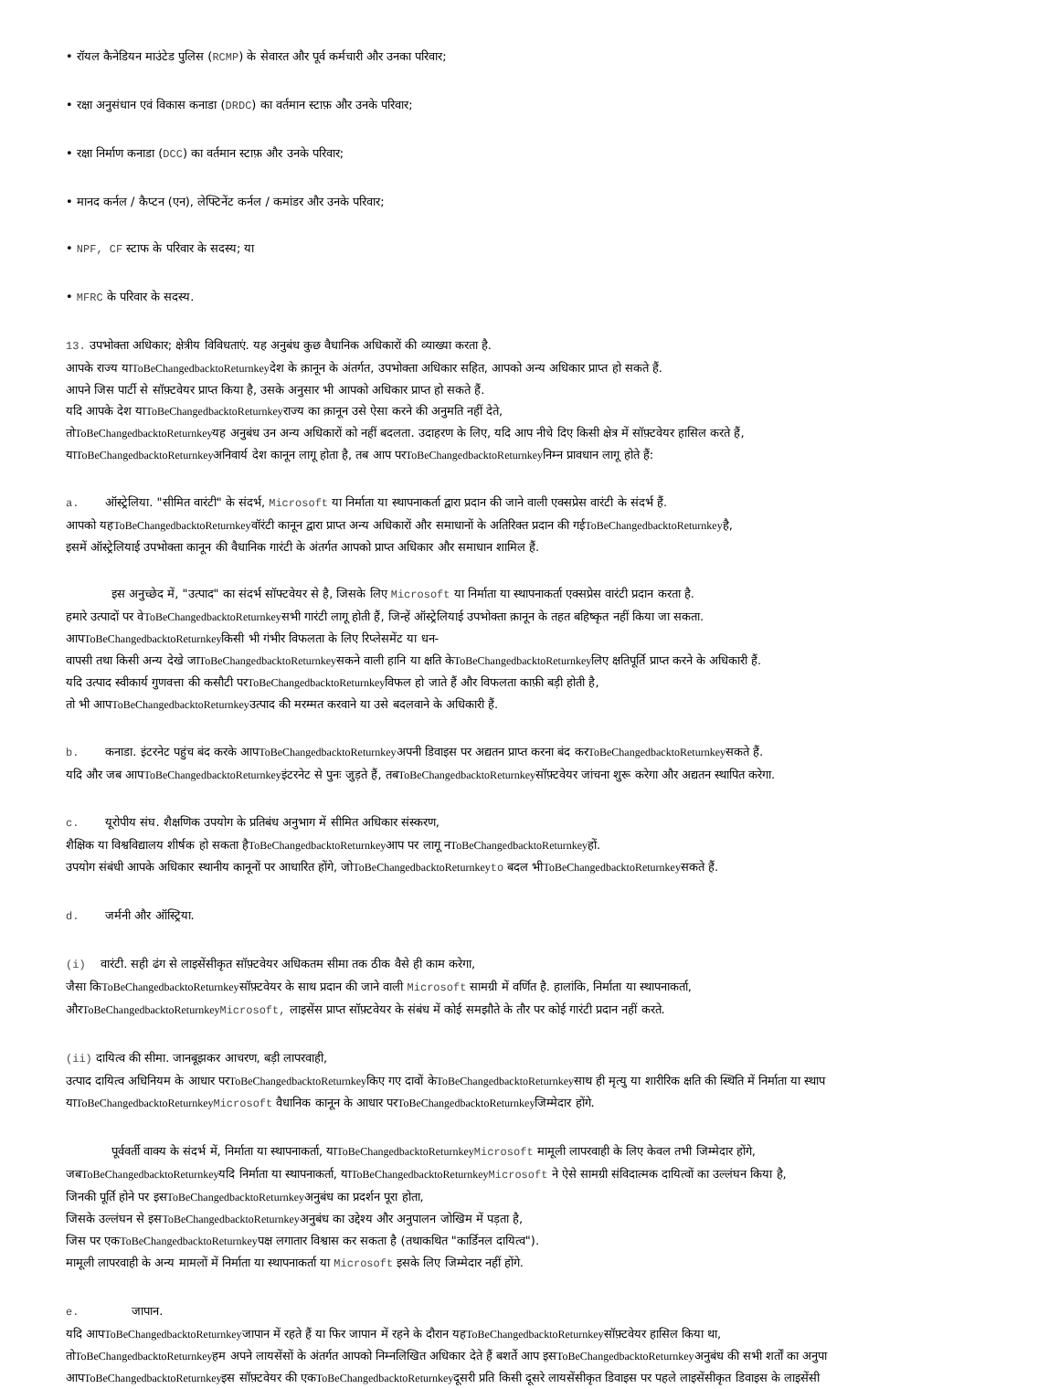• रॉयल कैनेडियन माउंटेड पुलिस (RCMP) के सेवारत और पूर्व कर्मचारी और उनका परिवार;
• रक्षा अनुसंधान एवं विकास कनाडा (DRDC) का वर्तमान स्टाफ़ और उनके परिवार;
• रक्षा निर्माण कनाडा (DCC) का वर्तमान स्टाफ़ और उनके परिवार;
• मानद कर्नल / कैप्टन (एन), लेफ्टिनेंट कर्नल / कमांडर और उनके परिवार;
• NPF, CF स्टाफ के परिवार के सदस्य; या
• MFRC के परिवार के सदस्य.
13. उपभोक्ता अधिकार; क्षेत्रीय विविधताएं. यह अनुबंध कुछ वैधानिक अधिकारों की व्याख्या करता है.
आपके राज्य याToBeChangedbacktoReturnkeyदेश के क़ानून के अंतर्गत, उपभोक्ता अधिकार सहित, आपको अन्य अधिकार प्राप्त हो सकते हैं.
आपने जिस पार्टी से सॉफ़्टवेयर प्राप्त किया है, उसके अनुसार भी आपको अधिकार प्राप्त हो सकते हैं.
यदि आपके देश याToBeChangedbacktoReturnkeyराज्य का क़ानून उसे ऐसा करने की अनुमति नहीं देते,
तोToBeChangedbacktoReturnkeyयह अनुबंध उन अन्य अधिकारों को नहीं बदलता. उदाहरण के लिए, यदि आप नीचे दिए किसी क्षेत्र में सॉफ़्टवेयर हासिल करते हैं,
याToBeChangedbacktoReturnkeyअनिवार्य देश कानून लागू होता है, तब आप परToBeChangedbacktoReturnkeyनिम्न प्रावधान लागू होते हैं:
a. ऑस्ट्रेलिया. "सीमित वारंटी" के संदर्भ, Microsoft या निर्माता या स्थापनाकर्ता द्वारा प्रदान की जाने वाली एक्सप्रेस वारंटी के संदर्भ हैं.
आपको यहToBeChangedbacktoReturnkeyवॉरंटी कानून द्वारा प्राप्त अन्य अधिकारों और समाधानों के अतिरिक्त प्रदान की गईToBeChangedbacktoReturnkeyहै,
इसमें ऑस्ट्रेलियाई उपभोक्ता कानून की वैधानिक गारंटी के अंतर्गत आपको प्राप्त अधिकार और समाधान शामिल हैं.
इस अनुच्छेद में, "उत्पाद" का संदर्भ सॉफ्टवेयर से है, जिसके लिए Microsoft या निर्माता या स्थापनाकर्ता एक्सप्रेस वारंटी प्रदान करता है.
हमारे उत्पादों पर वेToBeChangedbacktoReturnkeyसभी गारंटी लागू होती हैं, जिन्हें ऑस्ट्रेलियाई उपभोक्ता क़ानून के तहत बहिष्कृत नहीं किया जा सकता.
आपToBeChangedbacktoReturnkeyकिसी भी गंभीर विफलता के लिए रिप्लेसमेंट या धन-
वापसी तथा किसी अन्य देखे जाToBeChangedbacktoReturnkeyसकने वाली हानि या क्षति केToBeChangedbacktoReturnkeyलिए क्षतिपूर्ति प्राप्त करने के अधिकारी हैं.
यदि उत्पाद स्वीकार्य गुणवत्ता की कसौटी परToBeChangedbacktoReturnkeyविफल हो जाते हैं और विफलता काफ़ी बड़ी होती है,
तो भी आपToBeChangedbacktoReturnkeyउत्पाद की मरम्मत करवाने या उसे बदलवाने के अधिकारी हैं.
b. कनाडा. इंटरनेट पहुंच बंद करके आपToBeChangedbacktoReturnkeyअपनी डिवाइस पर अद्यतन प्राप्त करना बंद करToBeChangedbacktoReturnkeyसकते हैं.
यदि और जब आपToBeChangedbacktoReturnkeyइंटरनेट से पुनः जुड़ते हैं, तबToBeChangedbacktoReturnkeyसॉफ़्टवेयर जांचना शुरू करेगा और अद्यतन स्थापित करेगा.
c. यूरोपीय संघ. शैक्षणिक उपयोग के प्रतिबंध अनुभाग में सीमित अधिकार संस्करण,
शैक्षिक या विश्वविद्यालय शीर्षक हो सकता हैToBeChangedbacktoReturnkeyआप पर लागू नToBeChangedbacktoReturnkeyहों.
उपयोग संबंधी आपके अधिकार स्थानीय कानूनों पर आधारित होंगे, जोToBeChangedbacktoReturnkey to बदल भीToBeChangedbacktoReturnkeyसकते हैं.
d. जर्मनी और ऑस्ट्रिया.
(i) वारंटी. सही ढंग से लाइसेंसीकृत सॉफ़्टवेयर अधिकतम सीमा तक ठीक वैसे ही काम करेगा,
जैसा किToBeChangedbacktoReturnkeyसॉफ़्टवेयर के साथ प्रदान की जाने वाली Microsoft सामग्री में वर्णित है. हालांकि, निर्माता या स्थापनाकर्ता,
औरToBeChangedbacktoReturnkey Microsoft, लाइसेंस प्राप्त सॉफ़्टवेयर के संबंध में कोई समझौते के तौर पर कोई गारंटी प्रदान नहीं करते.
(ii) दायित्व की सीमा. जानबूझकर आचरण, बड़ी लापरवाही,
उत्पाद दायित्व अधिनियम के आधार परToBeChangedbacktoReturnkeyकिए गए दावों केToBeChangedbacktoReturnkeyसाथ ही मृत्यु या शारीरिक क्षति की स्थिति में निर्माता या स्थाप
याToBeChangedbacktoReturnkey Microsoft वैधानिक कानून के आधार परToBeChangedbacktoReturnkeyजिम्मेदार होंगे.
पूर्ववर्ती वाक्य के संदर्भ में, निर्माता या स्थापनाकर्ता, याToBeChangedbacktoReturnkey Microsoft मामूली लापरवाही के लिए केवल तभी जिम्मेदार होंगे,
जबToBeChangedbacktoReturnkeyयदि निर्माता या स्थापनाकर्ता, याToBeChangedbacktoReturnkey Microsoft ने ऐसे सामग्री संविदात्मक दायित्वों का उल्लंघन किया है,
जिनकी पूर्ति होने पर इसToBeChangedbacktoReturnkeyअनुबंध का प्रदर्शन पूरा होता,
जिसके उल्लंघन से इसToBeChangedbacktoReturnkeyअनुबंध का उद्देश्य और अनुपालन जोखिम में पड़ता है,
जिस पर एकToBeChangedbacktoReturnkeyपक्ष लगातार विश्वास कर सकता है (तथाकथित "कार्डिनल दायित्व").
मामूली लापरवाही के अन्य मामलों में निर्माता या स्थापनाकर्ता या Microsoft इसके लिए जिम्मेदार नहीं होंगे.
e. जापान.
यदि आपToBeChangedbacktoReturnkeyजापान में रहते हैं या फिर जापान में रहने के दौरान यहToBeChangedbacktoReturnkeyसॉफ़्टवेयर हासिल किया था,
तोToBeChangedbacktoReturnkeyहम अपने लायसेंसों के अंतर्गत आपको निम्नलिखित अधिकार देते हैं बशर्ते आप इसToBeChangedbacktoReturnkeyअनुबंध की सभी शर्तों का अनुपा
आपToBeChangedbacktoReturnkeyइस सॉफ़्टवेयर की एकToBeChangedbacktoReturnkeyदूसरी प्रति किसी दूसरे लायसेंसीकृत डिवाइस पर पहले लाइसेंसीकृत डिवाइस के लाइसेंसी